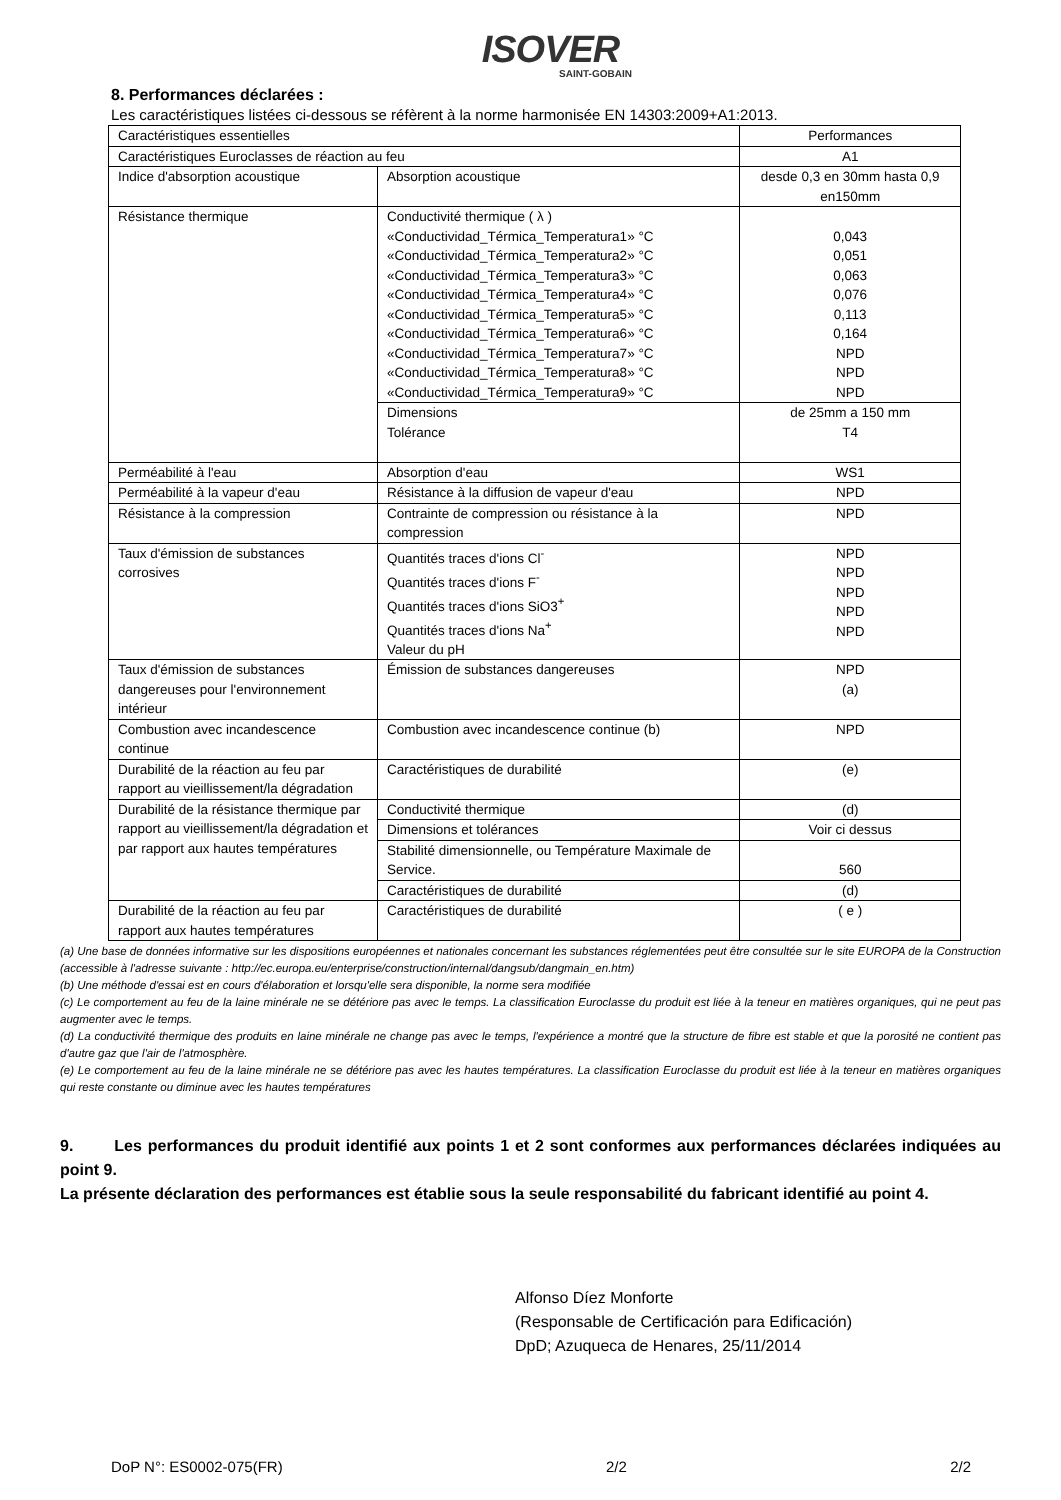ISOVER
SAINT-GOBAIN
8. Performances déclarées :
Les caractéristiques listées ci-dessous se réfèrent à la norme harmonisée EN 14303:2009+A1:2013.
| Caractéristiques essentielles | | Performances |
| Caractéristiques Euroclasses de réaction au feu | | A1 |
| Indice d'absorption acoustique | Absorption acoustique | desde 0,3 en 30mm hasta 0,9 en150mm |
| Résistance thermique | Conductivité thermique ( λ ) «Conductividad_Térmica_Temperatura1» °C «Conductividad_Térmica_Temperatura2» °C «Conductividad_Térmica_Temperatura3» °C «Conductividad_Térmica_Temperatura4» °C «Conductividad_Térmica_Temperatura5» °C «Conductividad_Térmica_Temperatura6» °C «Conductividad_Térmica_Temperatura7» °C «Conductividad_Térmica_Temperatura8» °C «Conductividad_Térmica_Temperatura9» °C | 0,043 0,051 0,063 0,076 0,113 0,164 NPD NPD NPD |
| | Dimensions Tolérance | de 25mm a 150 mm T4 |
| Perméabilité à l'eau | Absorption d'eau | WS1 |
| Perméabilité à la vapeur d'eau | Résistance à la diffusion de vapeur d'eau | NPD |
| Résistance à la compression | Contrainte de compression ou résistance à la compression | NPD |
| Taux d'émission de substances corrosives | Quantités traces d'ions Cl<sup>-</sup> Quantités traces d'ions F<sup>-</sup> Quantités traces d'ions SiO3<sup>+</sup> Quantités traces d'ions Na<sup>+</sup> Valeur du pH | NPD NPD NPD NPD NPD |
| Taux d'émission de substances dangereuses pour l'environnement intérieur | Émission de substances dangereuses | NPD (a) |
| Combustion avec incandescence continue | Combustion avec incandescence continue (b) | NPD |
| Durabilité de la réaction au feu par rapport au vieillissement/la dégradation | Caractéristiques de durabilité | (e) |
| Durabilité de la résistance thermique par rapport au vieillissement/la dégradation et par rapport aux hautes températures | Conductivité thermique | (d) |
| | Dimensions et tolérances | Voir ci dessus |
| | Stabilité dimensionnelle, ou Température Maximale de Service. | 560 |
| | Caractéristiques de durabilité | (d) |
| Durabilité de la réaction au feu par rapport aux hautes températures | Caractéristiques de durabilité | ( e ) |
(a) Une base de données informative sur les dispositions européennes et nationales concernant les substances réglementées peut être consultée sur le site EUROPA de la Construction (accessible à l'adresse suivante : http://ec.europa.eu/enterprise/construction/internal/dangsub/dangmain_en.htm)
(b) Une méthode d'essai est en cours d'élaboration et lorsqu'elle sera disponible, la norme sera modifiée
(c) Le comportement au feu de la laine minérale ne se détériore pas avec le temps. La classification Euroclasse du produit est liée à la teneur en matières organiques, qui ne peut pas augmenter avec le temps.
(d) La conductivité thermique des produits en laine minérale ne change pas avec le temps, l'expérience a montré que la structure de fibre est stable et que la porosité ne contient pas d'autre gaz que l'air de l'atmosphère.
(e) Le comportement au feu de la laine minérale ne se détériore pas avec les hautes températures. La classification Euroclasse du produit est liée à la teneur en matières organiques qui reste constante ou diminue avec les hautes températures
9. Les performances du produit identifié aux points 1 et 2 sont conformes aux performances déclarées indiquées au point 9.
La présente déclaration des performances est établie sous la seule responsabilité du fabricant identifié au point 4.
Alfonso Díez Monforte
(Responsable de Certificación para Edificación)
DpD; Azuqueca de Henares, 25/11/2014
DoP N°: ES0002-075(FR) 2/2 2/2